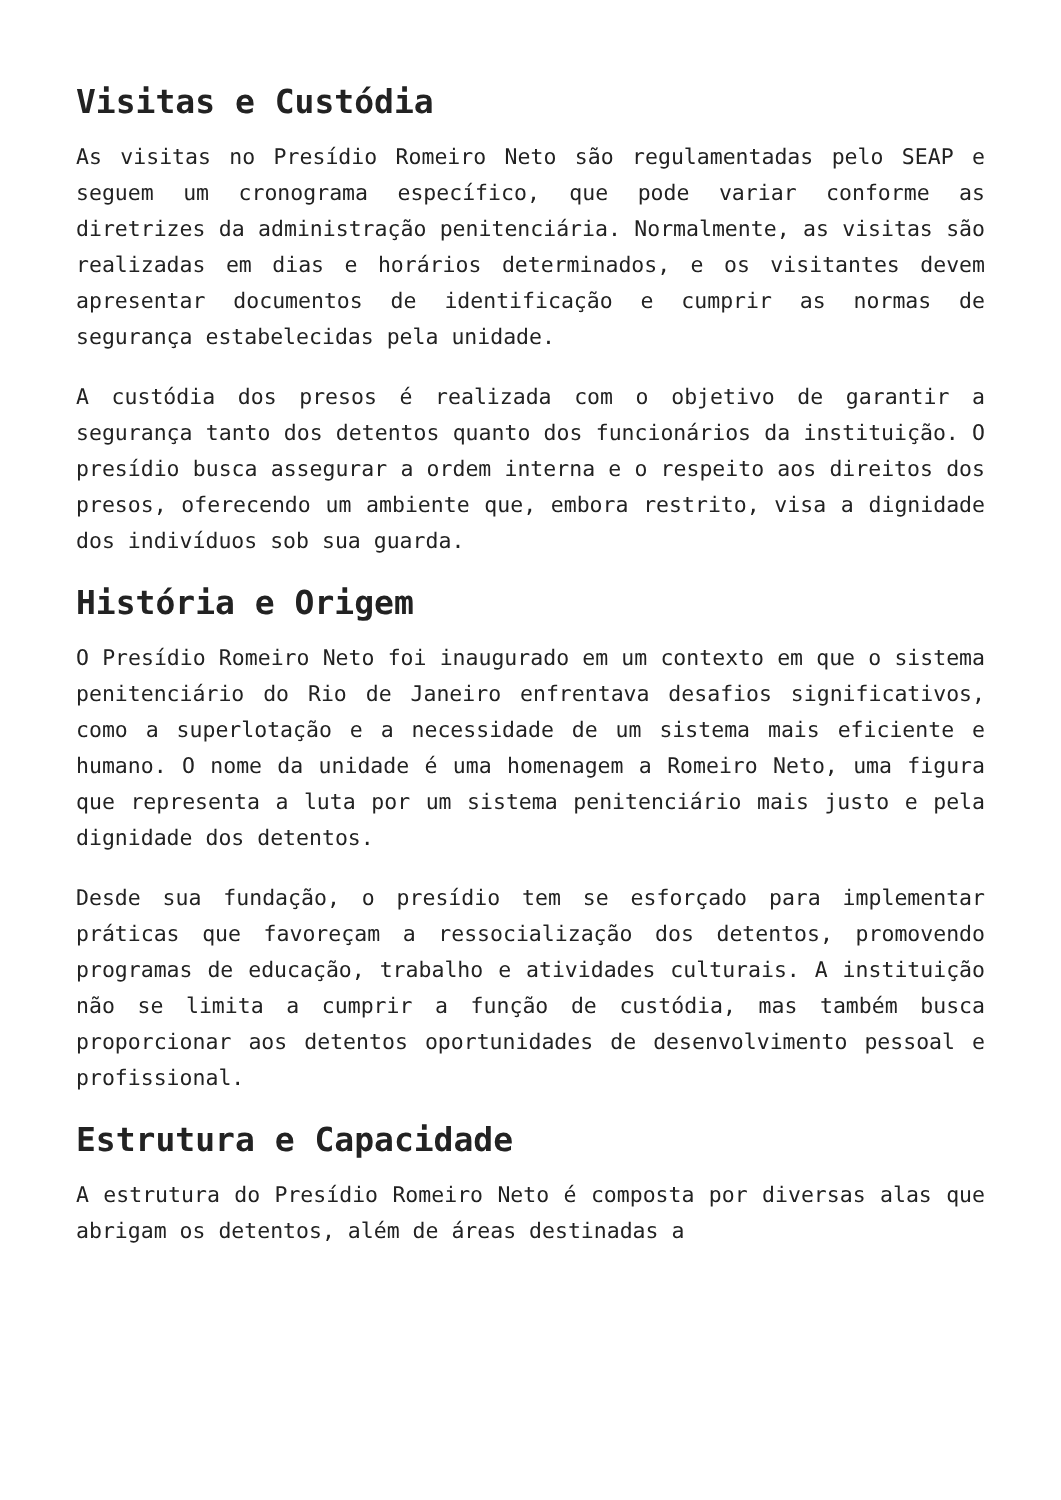Visitas e Custódia
As visitas no Presídio Romeiro Neto são regulamentadas pelo SEAP e seguem um cronograma específico, que pode variar conforme as diretrizes da administração penitenciária. Normalmente, as visitas são realizadas em dias e horários determinados, e os visitantes devem apresentar documentos de identificação e cumprir as normas de segurança estabelecidas pela unidade.
A custódia dos presos é realizada com o objetivo de garantir a segurança tanto dos detentos quanto dos funcionários da instituição. O presídio busca assegurar a ordem interna e o respeito aos direitos dos presos, oferecendo um ambiente que, embora restrito, visa a dignidade dos indivíduos sob sua guarda.
História e Origem
O Presídio Romeiro Neto foi inaugurado em um contexto em que o sistema penitenciário do Rio de Janeiro enfrentava desafios significativos, como a superlotação e a necessidade de um sistema mais eficiente e humano. O nome da unidade é uma homenagem a Romeiro Neto, uma figura que representa a luta por um sistema penitenciário mais justo e pela dignidade dos detentos.
Desde sua fundação, o presídio tem se esforçado para implementar práticas que favoreçam a ressocialização dos detentos, promovendo programas de educação, trabalho e atividades culturais. A instituição não se limita a cumprir a função de custódia, mas também busca proporcionar aos detentos oportunidades de desenvolvimento pessoal e profissional.
Estrutura e Capacidade
A estrutura do Presídio Romeiro Neto é composta por diversas alas que abrigam os detentos, além de áreas destinadas a